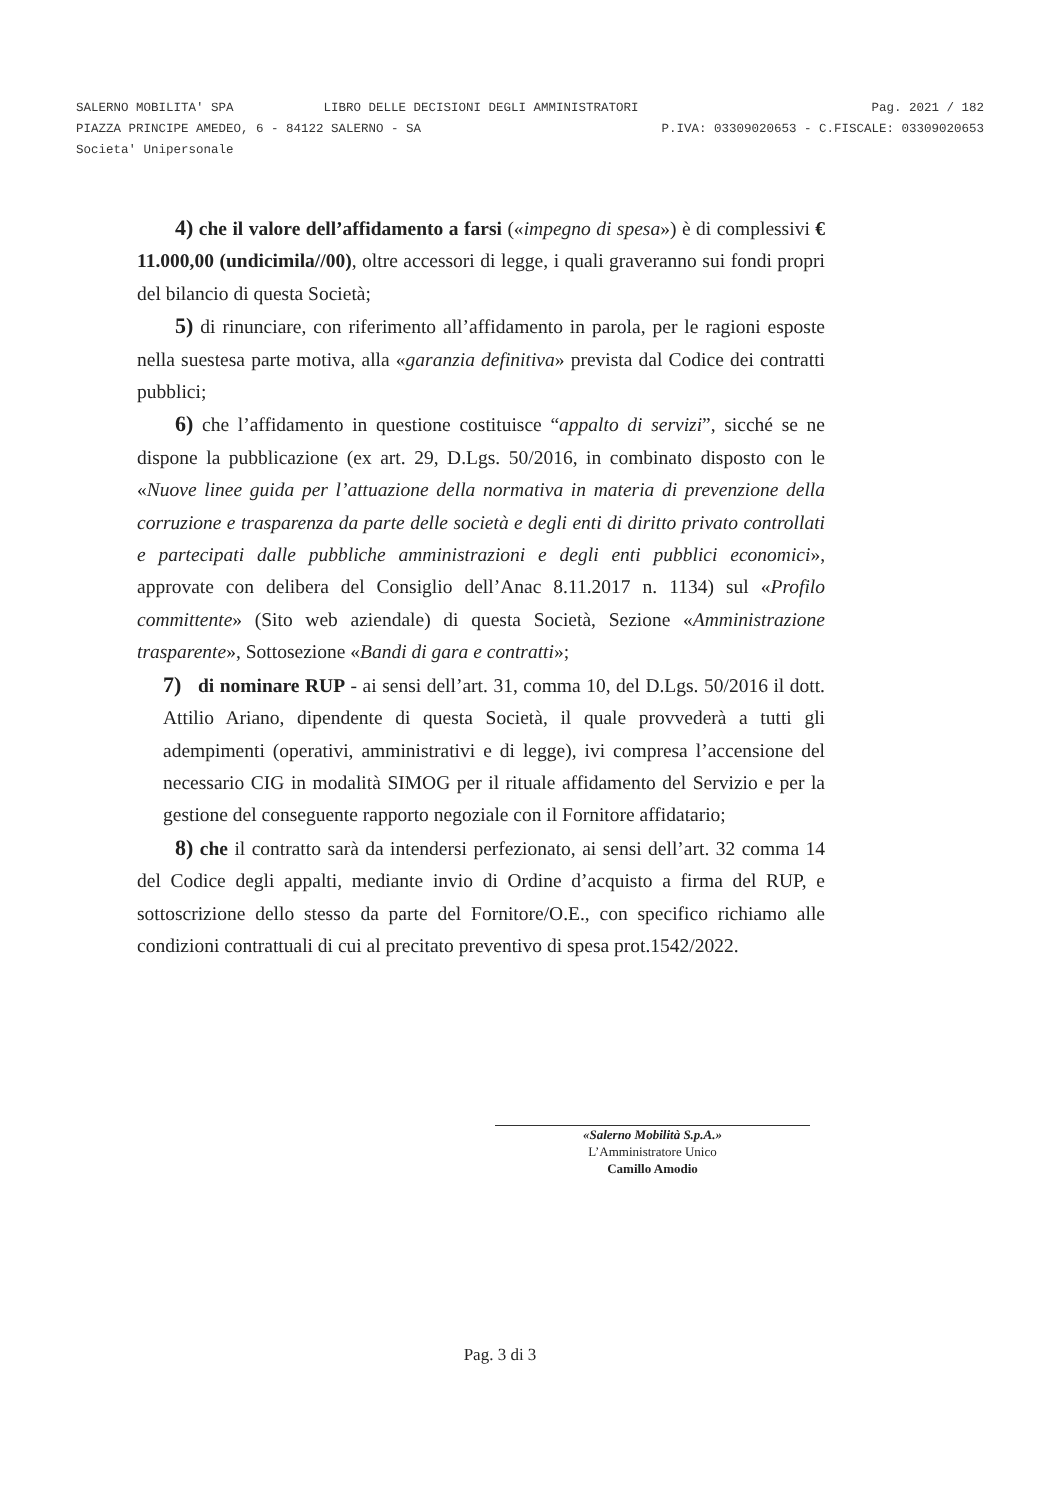SALERNO MOBILITA' SPA LIBRO DELLE DECISIONI DEGLI AMMINISTRATORI Pag. 2021 / 182
PIAZZA PRINCIPE AMEDEO, 6 - 84122 SALERNO - SA P.IVA: 03309020653 - C.FISCALE: 03309020653
Societa' Unipersonale
4) che il valore dell’affidamento a farsi («impegno di spesa») è di complessivi € 11.000,00 (undicimila//00), oltre accessori di legge, i quali graveranno sui fondi propri del bilancio di questa Società;
5) di rinunciare, con riferimento all’affidamento in parola, per le ragioni esposte nella suestesa parte motiva, alla «garanzia definitiva» prevista dal Codice dei contratti pubblici;
6) che l’affidamento in questione costituisce “appalto di servizi”, sicché se ne dispone la pubblicazione (ex art. 29, D.Lgs. 50/2016, in combinato disposto con le «Nuove linee guida per l’attuazione della normativa in materia di prevenzione della corruzione e trasparenza da parte delle società e degli enti di diritto privato controllati e partecipati dalle pubbliche amministrazioni e degli enti pubblici economici», approvate con delibera del Consiglio dell’Anac 8.11.2017 n. 1134) sul «Profilo committente» (Sito web aziendale) di questa Società, Sezione «Amministrazione trasparente», Sottosezione «Bandi di gara e contratti»;
7) di nominare RUP - ai sensi dell’art. 31, comma 10, del D.Lgs. 50/2016 il dott. Attilio Ariano, dipendente di questa Società, il quale provvederà a tutti gli adempimenti (operativi, amministrativi e di legge), ivi compresa l’accensione del necessario CIG in modalità SIMOG per il rituale affidamento del Servizio e per la gestione del conseguente rapporto negoziale con il Fornitore affidatario;
8) che il contratto sarà da intendersi perfezionato, ai sensi dell’art. 32 comma 14 del Codice degli appalti, mediante invio di Ordine d’acquisto a firma del RUP, e sottoscrizione dello stesso da parte del Fornitore/O.E., con specifico richiamo alle condizioni contrattuali di cui al precitato preventivo di spesa prot.1542/2022.
«Salerno Mobilità S.p.A.»
L’Amministratore Unico
Camillo Amodio
Pag. 3 di 3